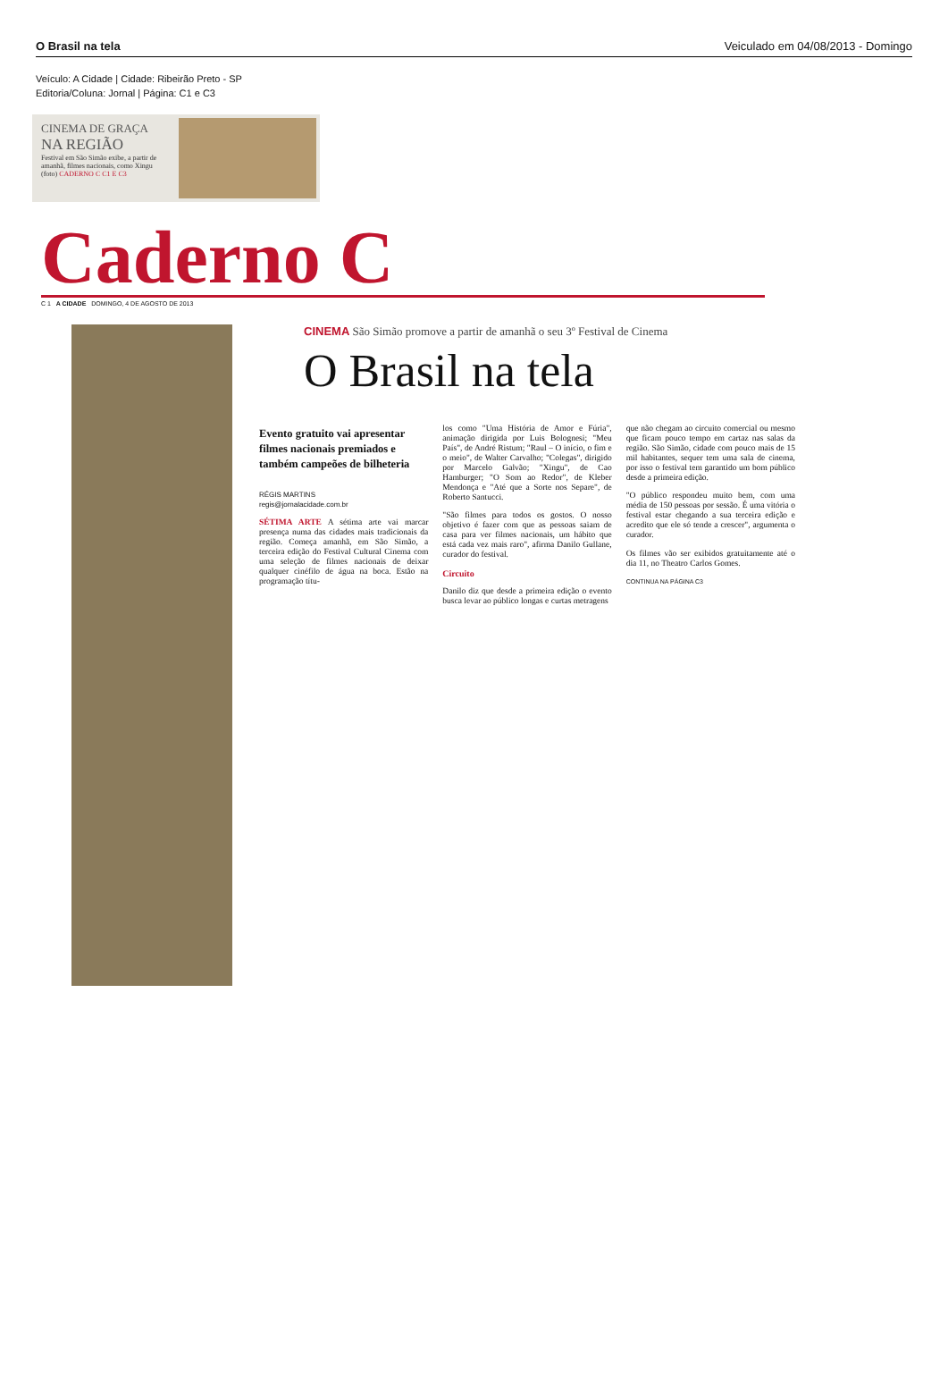O Brasil na tela Veiculado em 04/08/2013 - Domingo
Veículo: A Cidade | Cidade: Ribeirão Preto - SP
Editoria/Coluna: Jornal | Página: C1 e C3
CINEMA DE GRAÇA
NA REGIÃO
Festival em São Simão exibe, a partir de amanhã, filmes nacionais, como Xingu (foto) CADERNO C C1 E C3
Caderno C
C 1 A CIDADE DOMINGO, 4 DE AGOSTO DE 2013
CINEMA São Simão promove a partir de amanhã o seu 3º Festival de Cinema
O Brasil na tela
Evento gratuito vai apresentar filmes nacionais premiados e também campeões de bilheteria
RÉGIS MARTINS
regis@jornalacidade.com.br
SÉTIMA ARTE A sétima arte vai marcar presença numa das cidades mais tradicionais da região. Começa amanhã, em São Simão, a terceira edição do Festival Cultural Cinema com uma seleção de filmes nacionais de deixar qualquer cinéfilo de água na boca. Estão na programação títu-
los como "Uma História de Amor e Fúria", animação dirigida por Luis Bolognesi; "Meu País", de André Ristum; "Raul – O início, o fim e o meio", de Walter Carvalho; "Colegas", dirigido por Marcelo Galvão; "Xingu", de Cao Hamburger; "O Som ao Redor", de Kleber Mendonça e "Até que a Sorte nos Separe", de Roberto Santucci.
"São filmes para todos os gostos. O nosso objetivo é fazer com que as pessoas saiam de casa para ver filmes nacionais, um hábito que está cada vez mais raro", afirma Danilo Gullane, curador do festival.
Circuito
Danilo diz que desde a primeira edição o evento busca levar ao público longas e curtas metragens
que não chegam ao circuito comercial ou mesmo que ficam pouco tempo em cartaz nas salas da região. São Simão, cidade com pouco mais de 15 mil habitantes, sequer tem uma sala de cinema, por isso o festival tem garantido um bom público desde a primeira edição.
"O público respondeu muito bem, com uma média de 150 pessoas por sessão. É uma vitória o festival estar chegando a sua terceira edição e acredito que ele só tende a crescer", argumenta o curador.
Os filmes vão ser exibidos gratuitamente até o dia 11, no Theatro Carlos Gomes.
CONTINUA NA PÁGINA C3